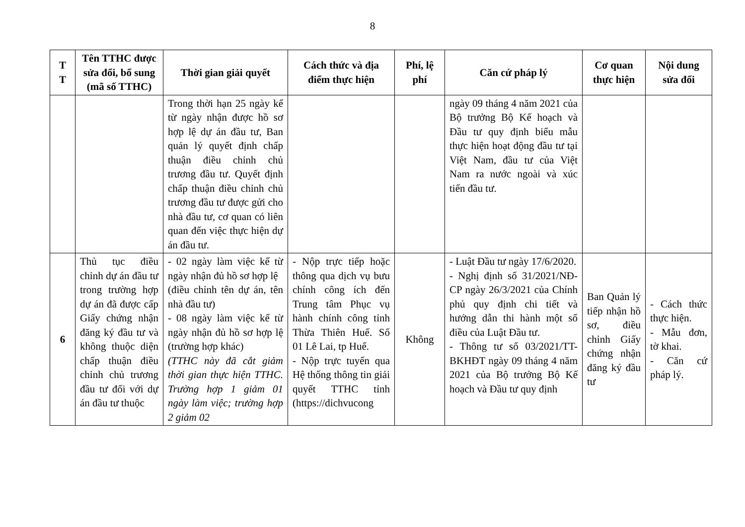8
| T T | Tên TTHC được sửa đổi, bổ sung (mã số TTHC) | Thời gian giải quyết | Cách thức và địa điểm thực hiện | Phí, lệ phí | Căn cứ pháp lý | Cơ quan thực hiện | Nội dung sửa đổi |
| --- | --- | --- | --- | --- | --- | --- | --- |
| | | Trong thời hạn 25 ngày kể từ ngày nhận được hồ sơ hợp lệ dự án đầu tư, Ban quản lý quyết định chấp thuận điều chỉnh chủ trương đầu tư. Quyết định chấp thuận điều chỉnh chủ trương đầu tư được gửi cho nhà đầu tư, cơ quan có liên quan đến việc thực hiện dự án đầu tư. | | | ngày 09 tháng 4 năm 2021 của Bộ trưởng Bộ Kế hoạch và Đầu tư quy định biểu mẫu thực hiện hoạt động đầu tư tại Việt Nam, đầu tư của Việt Nam ra nước ngoài và xúc tiến đầu tư. | | |
| 6 | Thủ tục điều chỉnh dự án đầu tư trong trường hợp dự án đã được cấp Giấy chứng nhận đăng ký đầu tư và không thuộc diện chấp thuận điều chỉnh chủ trương đầu tư đối với dự án đầu tư thuộc | - 02 ngày làm việc kể từ ngày nhận đủ hồ sơ hợp lệ (điều chỉnh tên dự án, tên nhà đầu tư) - 08 ngày làm việc kể từ ngày nhận đủ hồ sơ hợp lệ (trường hợp khác) (TTHC này đã cắt giảm thời gian thực hiện TTHC. Trường hợp 1 giảm 01 ngày làm việc; trường hợp 2 giảm 02 | - Nộp trực tiếp hoặc thông qua dịch vụ bưu chính công ích đến Trung tâm Phục vụ hành chính công tỉnh Thừa Thiên Huế. Số 01 Lê Lai, tp Huế. - Nộp trực tuyến qua Hệ thống thông tin giải quyết TTHC tỉnh (https://dichvucong | Không | - Luật Đầu tư ngày 17/6/2020. - Nghị định số 31/2021/NĐ-CP ngày 26/3/2021 của Chính phủ quy định chi tiết và hướng dẫn thi hành một số điều của Luật Đầu tư. - Thông tư số 03/2021/TT-BKHĐT ngày 09 tháng 4 năm 2021 của Bộ trưởng Bộ Kế hoạch và Đầu tư quy định | Ban Quản lý tiếp nhận hồ sơ, điều chỉnh Giấy chứng nhận đăng ký đầu tư | - Cách thức thực hiện. - Mẫu đơn, tờ khai. - Căn cứ pháp lý. |